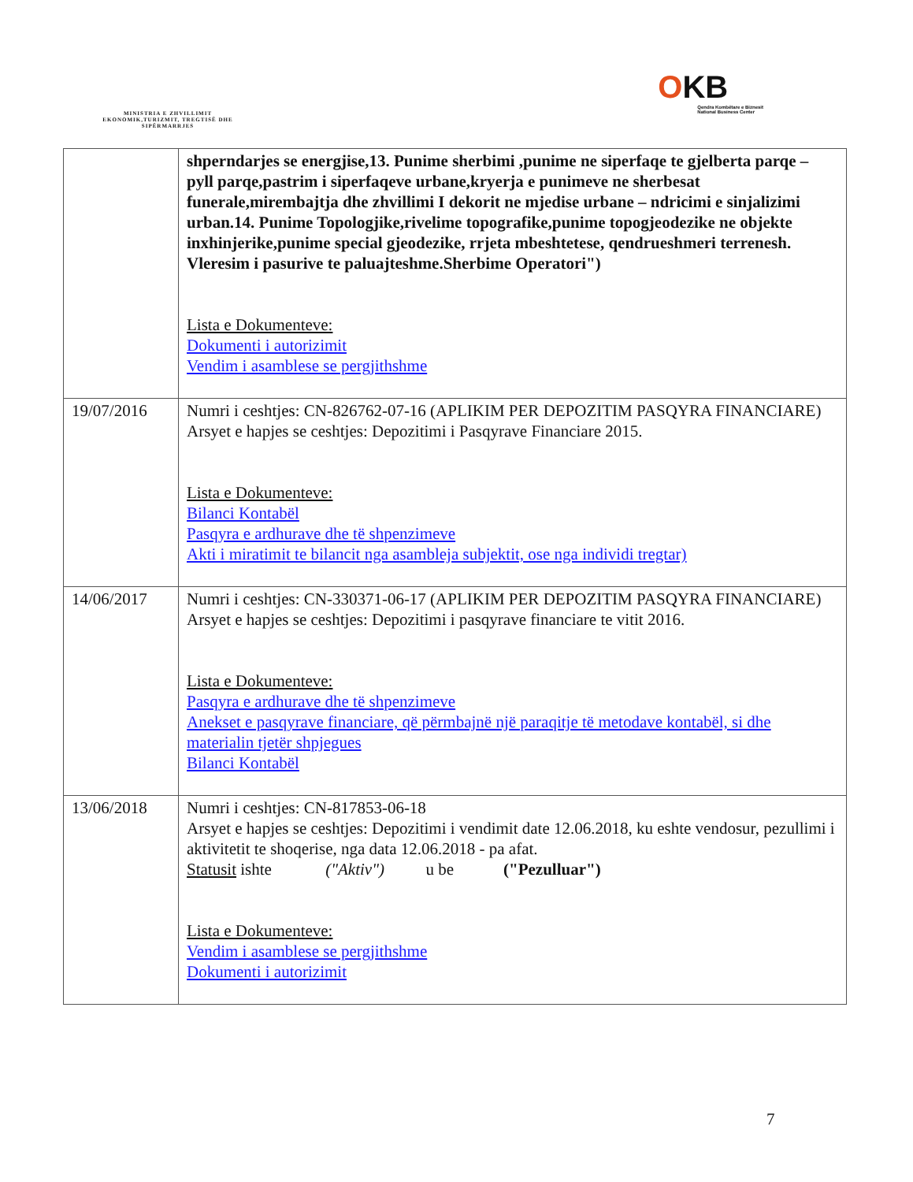MINISTRIA E ZHVILLIMIT EKONOMIK,TURIZMIT, TREGTISË DHE SIPËRMARRJES
OKB
Qendra Kombëtare e Biznesit
National Business Center
| | shperndarjes se energjise,13. Punime sherbimi ,punime ne siperfaqe te gjelberta parqe – pyll parqe,pastrim i siperfaqeve urbane,kryerja e punimeve ne sherbesat funerale,mirembajtja dhe zhvillimi I dekorit ne mjedise urbane – ndricimi e sinjalizimi urban.14. Punime Topologjike,rivelime topografike,punime topogjeodezike ne objekte inxhinjerike,punime special gjeodezike, rrjeta mbeshtetese, qendrueshmeri terrenesh. Vleresim i pasurive te paluajteshme.Sherbime Operatori") Lista e Dokumenteve: Dokumenti i autorizimit Vendim i asamblese se pergjithshme |
| 19/07/2016 | Numri i ceshtjes: CN-826762-07-16 (APLIKIM PER DEPOZITIM PASQYRA FINANCIARE) Arsyet e hapjes se ceshtjes: Depozitimi i Pasqyrave Financiare 2015. Lista e Dokumenteve: Bilanci Kontabël Pasqyra e ardhurave dhe të shpenzimeve Akti i miratimit te bilancit nga asambleja subjektit, ose nga individi tregtar) |
| 14/06/2017 | Numri i ceshtjes: CN-330371-06-17 (APLIKIM PER DEPOZITIM PASQYRA FINANCIARE) Arsyet e hapjes se ceshtjes: Depozitimi i pasqyrave financiare te vitit 2016. Lista e Dokumenteve: Pasqyra e ardhurave dhe të shpenzimeve Anekset e pasqyrave financiare, që përmbajnë një paraqitje të metodave kontabël, si dhe materialin tjetër shpjegues Bilanci Kontabël |
| 13/06/2018 | Numri i ceshtjes: CN-817853-06-18 Arsyet e hapjes se ceshtjes: Depozitimi i vendimit date 12.06.2018, ku eshte vendosur, pezullimi i aktivitetit te shoqerise, nga data 12.06.2018 - pa afat. Statusit ishte ("Aktiv") u be ("Pezulluar") Lista e Dokumenteve: Vendim i asamblese se pergjithshme Dokumenti i autorizimit |
7